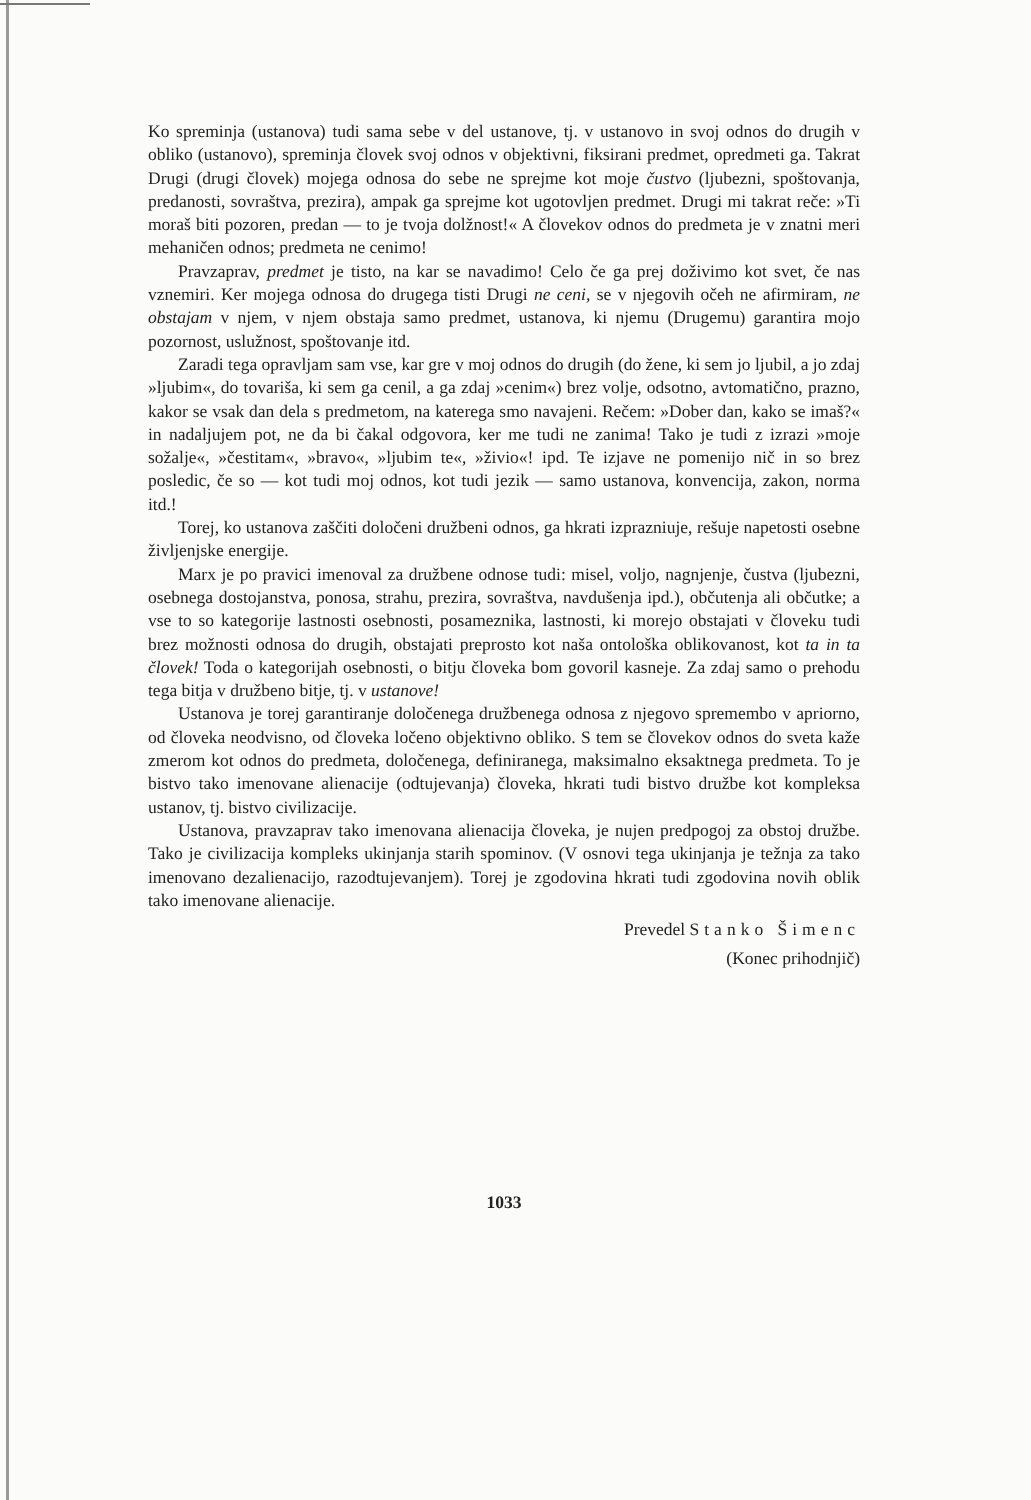Ko spreminja (ustanova) tudi sama sebe v del ustanove, tj. v ustanovo in svoj odnos do drugih v obliko (ustanovo), spreminja človek svoj odnos v objektivni, fiksirani predmet, opredmeti ga. Takrat Drugi (drugi človek) mojega odnosa do sebe ne sprejme kot moje čustvo (ljubezni, spoštovanja, predanosti, sovraštva, prezira), ampak ga sprejme kot ugotovljen predmet. Drugi mi takrat reče: »Ti moraš biti pozoren, predan — to je tvoja dolžnost!« A človekov odnos do predmeta je v znatni meri mehaničen odnos; predmeta ne cenimo!
Pravzaprav, predmet je tisto, na kar se navadimo! Celo če ga prej doživimo kot svet, če nas vznemiri. Ker mojega odnosa do drugega tisti Drugi ne ceni, se v njegovih očeh ne afirmiram, ne obstajam v njem, v njem obstaja samo predmet, ustanova, ki njemu (Drugemu) garantira mojo pozornost, uslužnost, spoštovanje itd.
Zaradi tega opravljam sam vse, kar gre v moj odnos do drugih (do žene, ki sem jo ljubil, a jo zdaj »ljubim«, do tovariša, ki sem ga cenil, a ga zdaj »cenim«) brez volje, odsotno, avtomatično, prazno, kakor se vsak dan dela s predmetom, na katerega smo navajeni. Rečem: »Dober dan, kako se imaš?« in nadaljujem pot, ne da bi čakal odgovora, ker me tudi ne zanima! Tako je tudi z izrazi »moje sožalje«, »čestitam«, »bravo«, »ljubim te«, »živio«! ipd. Te izjave ne pomenijo nič in so brez posledic, če so — kot tudi moj odnos, kot tudi jezik — samo ustanova, konvencija, zakon, norma itd.!
Torej, ko ustanova zaščiti določeni družbeni odnos, ga hkrati izprazniuje, rešuje napetosti osebne življenjske energije.
Marx je po pravici imenoval za družbene odnose tudi: misel, voljo, nagnjenje, čustva (ljubezni, osebnega dostojanstva, ponosa, strahu, prezira, sovraštva, navdušenja ipd.), občutenja ali občutke; a vse to so kategorije lastnosti osebnosti, posameznika, lastnosti, ki morejo obstajati v človeku tudi brez možnosti odnosa do drugih, obstajati preprosto kot naša ontološka oblikovanost, kot ta in ta človek! Toda o kategorijah osebnosti, o bitju človeka bom govoril kasneje. Za zdaj samo o prehodu tega bitja v družbeno bitje, tj. v ustanove!
Ustanova je torej garantiranje določenega družbenega odnosa z njegovo spremembo v apriorno, od človeka neodvisno, od človeka ločeno objektivno obliko. S tem se človekov odnos do sveta kaže zmerom kot odnos do predmeta, določenega, definiranega, maksimalno eksaktnega predmeta. To je bistvo tako imenovane alienacije (odtujevanja) človeka, hkrati tudi bistvo družbe kot kompleksa ustanov, tj. bistvo civilizacije.
Ustanova, pravzaprav tako imenovana alienacija človeka, je nujen predpogoj za obstoj družbe. Tako je civilizacija kompleks ukinjanja starih spominov. (V osnovi tega ukinjanja je težnja za tako imenovano dezalienacijo, razodtujevanjem). Torej je zgodovina hkrati tudi zgodovina novih oblik tako imenovane alienacije.
Prevedel Stanko Šimenc
(Konec prihodnjič)
1033